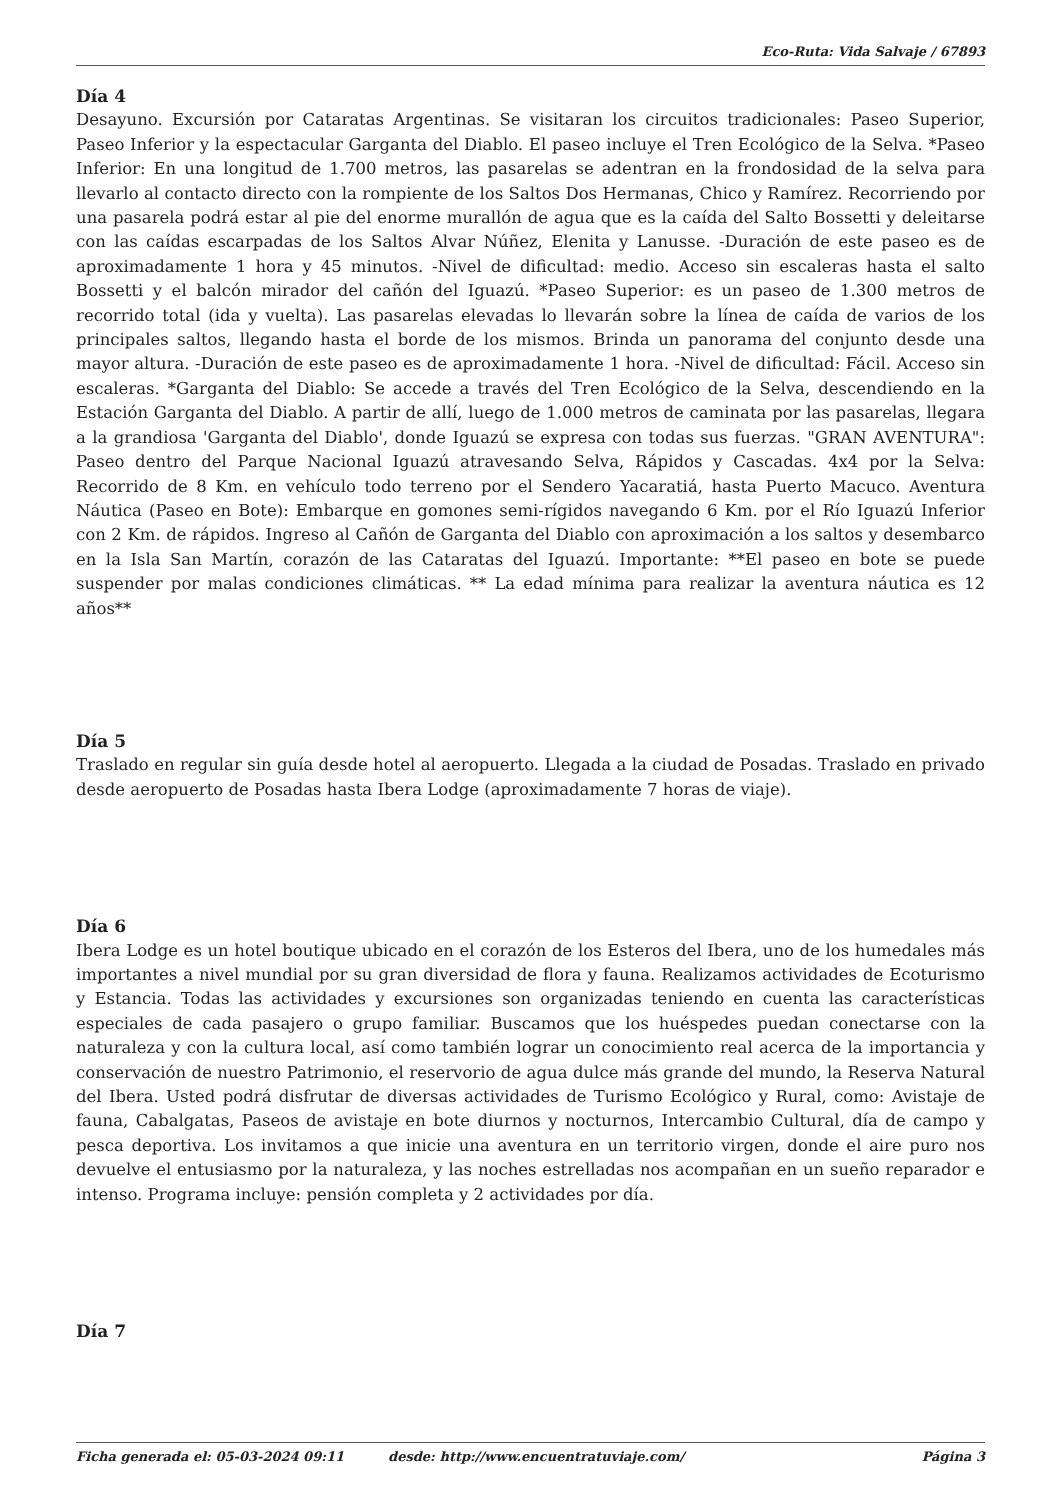Eco-Ruta: Vida Salvaje / 67893
Día 4
Desayuno. Excursión por Cataratas Argentinas. Se visitaran los circuitos tradicionales: Paseo Superior, Paseo Inferior y la espectacular Garganta del Diablo. El paseo incluye el Tren Ecológico de la Selva. *Paseo Inferior: En una longitud de 1.700 metros, las pasarelas se adentran en la frondosidad de la selva para llevarlo al contacto directo con la rompiente de los Saltos Dos Hermanas, Chico y Ramírez. Recorriendo por una pasarela podrá estar al pie del enorme murallón de agua que es la caída del Salto Bossetti y deleitarse con las caídas escarpadas de los Saltos Alvar Núñez, Elenita y Lanusse. -Duración de este paseo es de aproximadamente 1 hora y 45 minutos. -Nivel de dificultad: medio. Acceso sin escaleras hasta el salto Bossetti y el balcón mirador del cañón del Iguazú. *Paseo Superior: es un paseo de 1.300 metros de recorrido total (ida y vuelta). Las pasarelas elevadas lo llevarán sobre la línea de caída de varios de los principales saltos, llegando hasta el borde de los mismos. Brinda un panorama del conjunto desde una mayor altura. -Duración de este paseo es de aproximadamente 1 hora. -Nivel de dificultad: Fácil. Acceso sin escaleras. *Garganta del Diablo: Se accede a través del Tren Ecológico de la Selva, descendiendo en la Estación Garganta del Diablo. A partir de allí, luego de 1.000 metros de caminata por las pasarelas, llegara a la grandiosa 'Garganta del Diablo', donde Iguazú se expresa con todas sus fuerzas. "GRAN AVENTURA": Paseo dentro del Parque Nacional Iguazú atravesando Selva, Rápidos y Cascadas. 4x4 por la Selva: Recorrido de 8 Km. en vehículo todo terreno por el Sendero Yacaratiá, hasta Puerto Macuco. Aventura Náutica (Paseo en Bote): Embarque en gomones semi-rígidos navegando 6 Km. por el Río Iguazú Inferior con 2 Km. de rápidos. Ingreso al Cañón de Garganta del Diablo con aproximación a los saltos y desembarco en la Isla San Martín, corazón de las Cataratas del Iguazú. Importante: **El paseo en bote se puede suspender por malas condiciones climáticas. ** La edad mínima para realizar la aventura náutica es 12 años**
Día 5
Traslado en regular sin guía desde hotel al aeropuerto. Llegada a la ciudad de Posadas. Traslado en privado desde aeropuerto de Posadas hasta Ibera Lodge (aproximadamente 7 horas de viaje).
Día 6
Ibera Lodge es un hotel boutique ubicado en el corazón de los Esteros del Ibera, uno de los humedales más importantes a nivel mundial por su gran diversidad de flora y fauna. Realizamos actividades de Ecoturismo y Estancia. Todas las actividades y excursiones son organizadas teniendo en cuenta las características especiales de cada pasajero o grupo familiar. Buscamos que los huéspedes puedan conectarse con la naturaleza y con la cultura local, así como también lograr un conocimiento real acerca de la importancia y conservación de nuestro Patrimonio, el reservorio de agua dulce más grande del mundo, la Reserva Natural del Ibera. Usted podrá disfrutar de diversas actividades de Turismo Ecológico y Rural, como: Avistaje de fauna, Cabalgatas, Paseos de avistaje en bote diurnos y nocturnos, Intercambio Cultural, día de campo y pesca deportiva. Los invitamos a que inicie una aventura en un territorio virgen, donde el aire puro nos devuelve el entusiasmo por la naturaleza, y las noches estrelladas nos acompañan en un sueño reparador e intenso. Programa incluye: pensión completa y 2 actividades por día.
Día 7
Ficha generada el: 05-03-2024 09:11 desde: http://www.encuentratuviaje.com/ Página 3